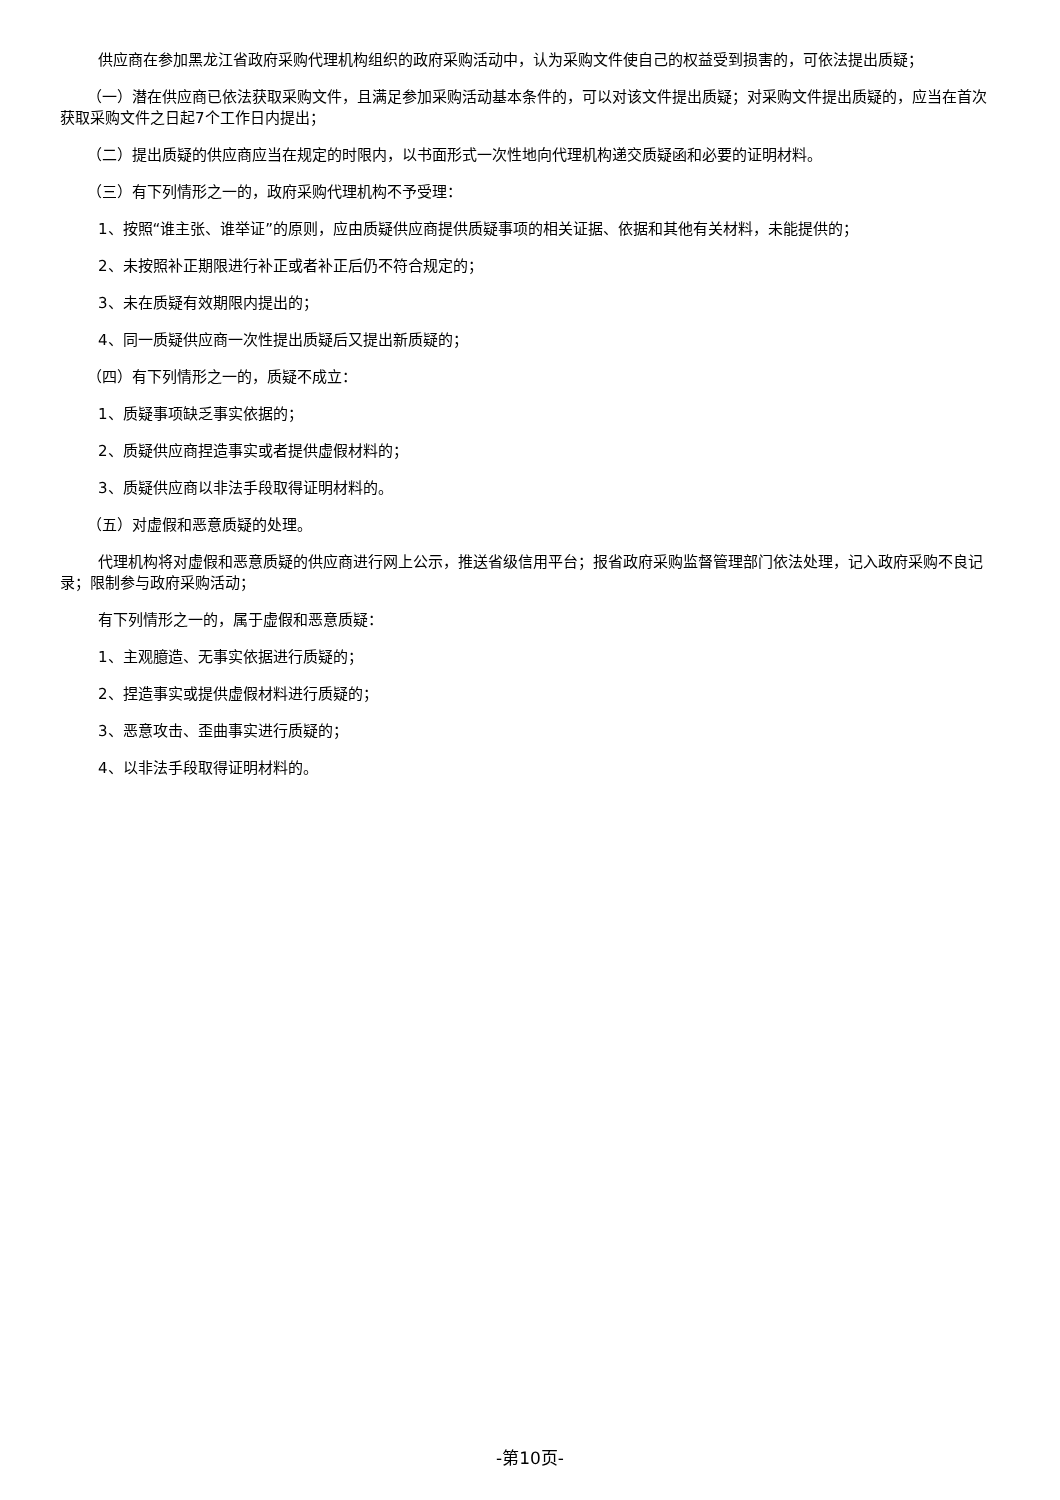供应商在参加黑龙江省政府采购代理机构组织的政府采购活动中，认为采购文件使自己的权益受到损害的，可依法提出质疑；
（一）潜在供应商已依法获取采购文件，且满足参加采购活动基本条件的，可以对该文件提出质疑；对采购文件提出质疑的，应当在首次获取采购文件之日起7个工作日内提出；
（二）提出质疑的供应商应当在规定的时限内，以书面形式一次性地向代理机构递交质疑函和必要的证明材料。
（三）有下列情形之一的，政府采购代理机构不予受理：
1、按照“谁主张、谁举证”的原则，应由质疑供应商提供质疑事项的相关证据、依据和其他有关材料，未能提供的；
2、未按照补正期限进行补正或者补正后仍不符合规定的；
3、未在质疑有效期限内提出的；
4、同一质疑供应商一次性提出质疑后又提出新质疑的；
（四）有下列情形之一的，质疑不成立：
1、质疑事项缺乏事实依据的；
2、质疑供应商捏造事实或者提供虚假材料的；
3、质疑供应商以非法手段取得证明材料的。
（五）对虚假和恶意质疑的处理。
代理机构将对虚假和恶意质疑的供应商进行网上公示，推送省级信用平台；报省政府采购监督管理部门依法处理，记入政府采购不良记录；限制参与政府采购活动；
有下列情形之一的，属于虚假和恶意质疑：
1、主观臆造、无事实依据进行质疑的；
2、捏造事实或提供虚假材料进行质疑的；
3、恶意攻击、歪曲事实进行质疑的；
4、以非法手段取得证明材料的。
-第10页-